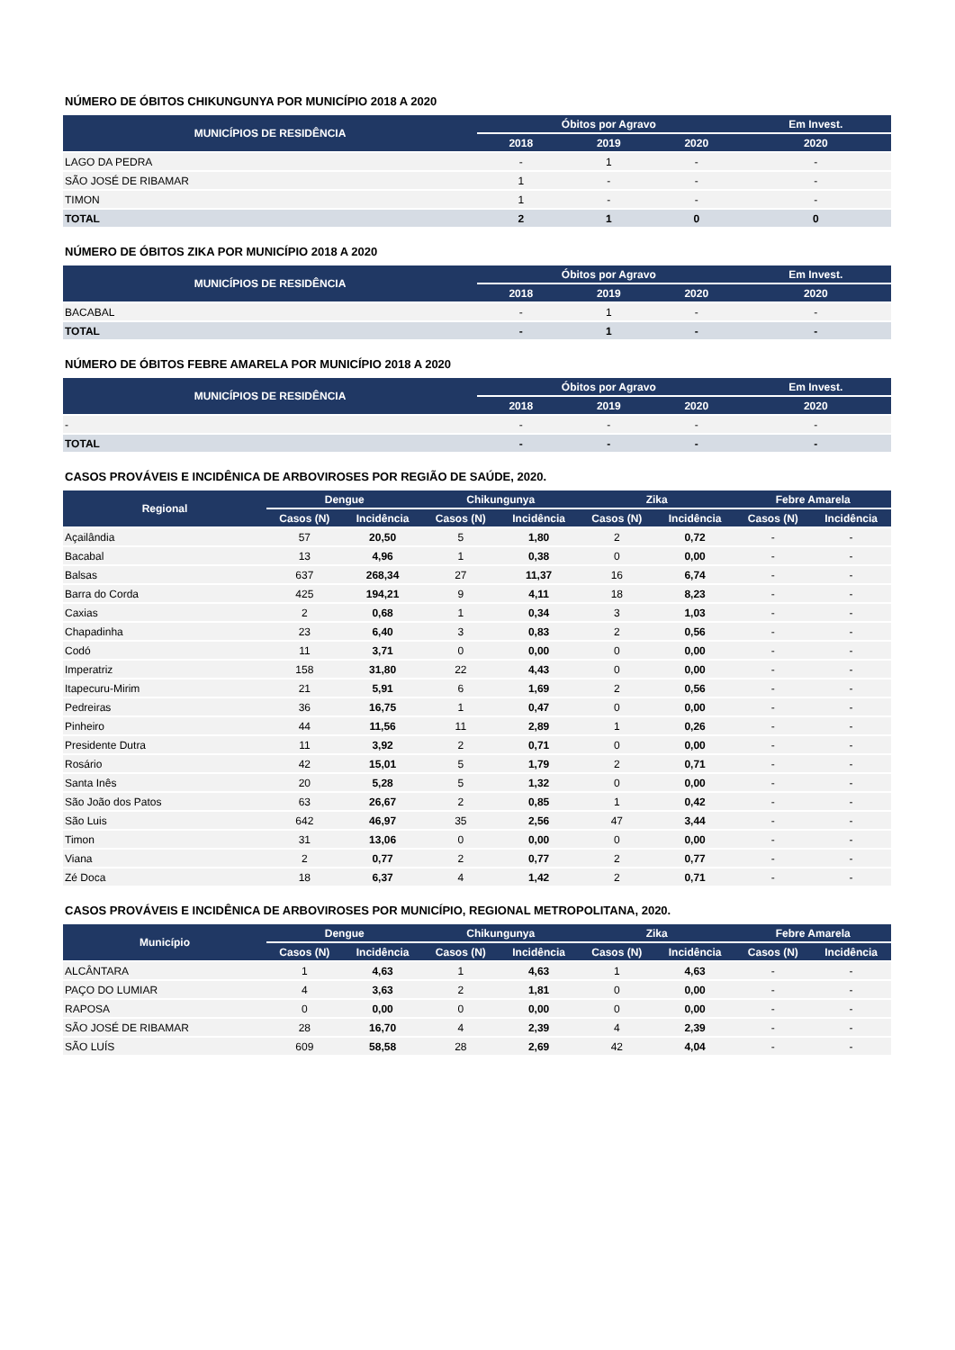NÚMERO DE ÓBITOS CHIKUNGUNYA POR MUNICÍPIO 2018 A 2020
| MUNICÍPIOS DE RESIDÊNCIA | Óbitos por Agravo | | | Em Invest. |
| --- | --- | --- | --- | --- |
| | 2018 | 2019 | 2020 | 2020 |
| LAGO DA PEDRA | - | 1 | - | - |
| SÃO JOSÉ DE RIBAMAR | 1 | - | - | - |
| TIMON | 1 | - | - | - |
| TOTAL | 2 | 1 | 0 | 0 |
NÚMERO DE ÓBITOS ZIKA POR MUNICÍPIO 2018 A 2020
| MUNICÍPIOS DE RESIDÊNCIA | Óbitos por Agravo | | | Em Invest. |
| --- | --- | --- | --- | --- |
| | 2018 | 2019 | 2020 | 2020 |
| BACABAL | - | 1 | - | - |
| TOTAL | - | 1 | - | - |
NÚMERO DE ÓBITOS FEBRE AMARELA POR MUNICÍPIO 2018 A 2020
| MUNICÍPIOS DE RESIDÊNCIA | Óbitos por Agravo | | | Em Invest. |
| --- | --- | --- | --- | --- |
| | 2018 | 2019 | 2020 | 2020 |
| - | - | - | - | - |
| TOTAL | - | - | - | - |
CASOS PROVÁVEIS E INCIDÊNICA DE ARBOVIROSES POR REGIÃO DE SAÚDE, 2020.
| Regional | Dengue | | Chikungunya | | Zika | | Febre Amarela | |
| --- | --- | --- | --- | --- | --- | --- | --- | --- |
| | Casos (N) | Incidência | Casos (N) | Incidência | Casos (N) | Incidência | Casos (N) | Incidência |
| Açailândia | 57 | 20,50 | 5 | 1,80 | 2 | 0,72 | - | - |
| Bacabal | 13 | 4,96 | 1 | 0,38 | 0 | 0,00 | - | - |
| Balsas | 637 | 268,34 | 27 | 11,37 | 16 | 6,74 | - | - |
| Barra do Corda | 425 | 194,21 | 9 | 4,11 | 18 | 8,23 | - | - |
| Caxias | 2 | 0,68 | 1 | 0,34 | 3 | 1,03 | - | - |
| Chapadinha | 23 | 6,40 | 3 | 0,83 | 2 | 0,56 | - | - |
| Codó | 11 | 3,71 | 0 | 0,00 | 0 | 0,00 | - | - |
| Imperatriz | 158 | 31,80 | 22 | 4,43 | 0 | 0,00 | - | - |
| Itapecuru-Mirim | 21 | 5,91 | 6 | 1,69 | 2 | 0,56 | - | - |
| Pedreiras | 36 | 16,75 | 1 | 0,47 | 0 | 0,00 | - | - |
| Pinheiro | 44 | 11,56 | 11 | 2,89 | 1 | 0,26 | - | - |
| Presidente Dutra | 11 | 3,92 | 2 | 0,71 | 0 | 0,00 | - | - |
| Rosário | 42 | 15,01 | 5 | 1,79 | 2 | 0,71 | - | - |
| Santa Inês | 20 | 5,28 | 5 | 1,32 | 0 | 0,00 | - | - |
| São João dos Patos | 63 | 26,67 | 2 | 0,85 | 1 | 0,42 | - | - |
| São Luis | 642 | 46,97 | 35 | 2,56 | 47 | 3,44 | - | - |
| Timon | 31 | 13,06 | 0 | 0,00 | 0 | 0,00 | - | - |
| Viana | 2 | 0,77 | 2 | 0,77 | 2 | 0,77 | - | - |
| Zé Doca | 18 | 6,37 | 4 | 1,42 | 2 | 0,71 | - | - |
CASOS PROVÁVEIS E INCIDÊNICA DE ARBOVIROSES POR MUNICÍPIO, REGIONAL METROPOLITANA, 2020.
| Município | Dengue | | Chikungunya | | Zika | | Febre Amarela | |
| --- | --- | --- | --- | --- | --- | --- | --- | --- |
| | Casos (N) | Incidência | Casos (N) | Incidência | Casos (N) | Incidência | Casos (N) | Incidência |
| ALCÂNTARA | 1 | 4,63 | 1 | 4,63 | 1 | 4,63 | - | - |
| PAÇO DO LUMIAR | 4 | 3,63 | 2 | 1,81 | 0 | 0,00 | - | - |
| RAPOSA | 0 | 0,00 | 0 | 0,00 | 0 | 0,00 | - | - |
| SÃO JOSÉ DE RIBAMAR | 28 | 16,70 | 4 | 2,39 | 4 | 2,39 | - | - |
| SÃO LUÍS | 609 | 58,58 | 28 | 2,69 | 42 | 4,04 | - | - |